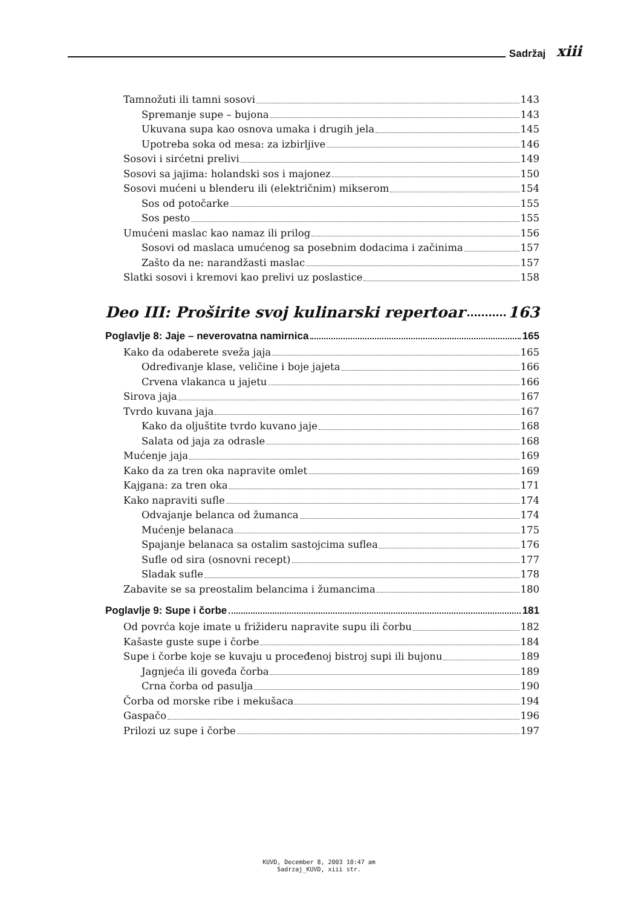Sadržaj xiii
Tamnožuti ili tamni sosovi 143
Spremanje supe – bujona 143
Ukuvana supa kao osnova umaka i drugih jela 145
Upotreba soka od mesa: za izbirljive 146
Sosovi i sirćetni prelivi 149
Sosovi sa jajima: holandski sos i majonez 150
Sosovi mućeni u blenderu ili (električnim) mikserom 154
Sos od potočarke 155
Sos pesto 155
Umućeni maslac kao namaz ili prilog 156
Sosovi od maslaca umućenog sa posebnim dodacima i začinima 157
Zašto da ne: narandžasti maslac 157
Slatki sosovi i kremovi kao prelivi uz poslastice 158
Deo III: Proširite svoj kulinarski repertoar 163
Poglavlje 8: Jaje – neverovatna namirnica 165
Kako da odaberete sveža jaja 165
Određivanje klase, veličine i boje jajeta 166
Crvena vlakanca u jajetu 166
Sirova jaja 167
Tvrdo kuvana jaja 167
Kako da oljuštite tvrdo kuvano jaje 168
Salata od jaja za odrasle 168
Mućenje jaja 169
Kako da za tren oka napravite omlet 169
Kajgana: za tren oka 171
Kako napraviti sufle 174
Odvajanje belanca od žumanca 174
Mućenje belanaca 175
Spajanje belanaca sa ostalim sastojcima suflea 176
Sufle od sira (osnovni recept) 177
Sladak sufle 178
Zabavite se sa preostalim belancima i žumancima 180
Poglavlje 9: Supe i čorbe 181
Od povrća koje imate u frižideru napravite supu ili čorbu 182
Kašaste guste supe i čorbe 184
Supe i čorbe koje se kuvaju u procеđenoj bistroj supi ili bujonu 189
Jagnjeća ili goveđa čorba 189
Crna čorba od pasulja 190
Čorba od morske ribe i mekušaca 194
Gaspačo 196
Prilozi uz supe i čorbe 197
KUVD, December 8, 2003 10:47 am
Sadrzaj_KUVD, xiii str.